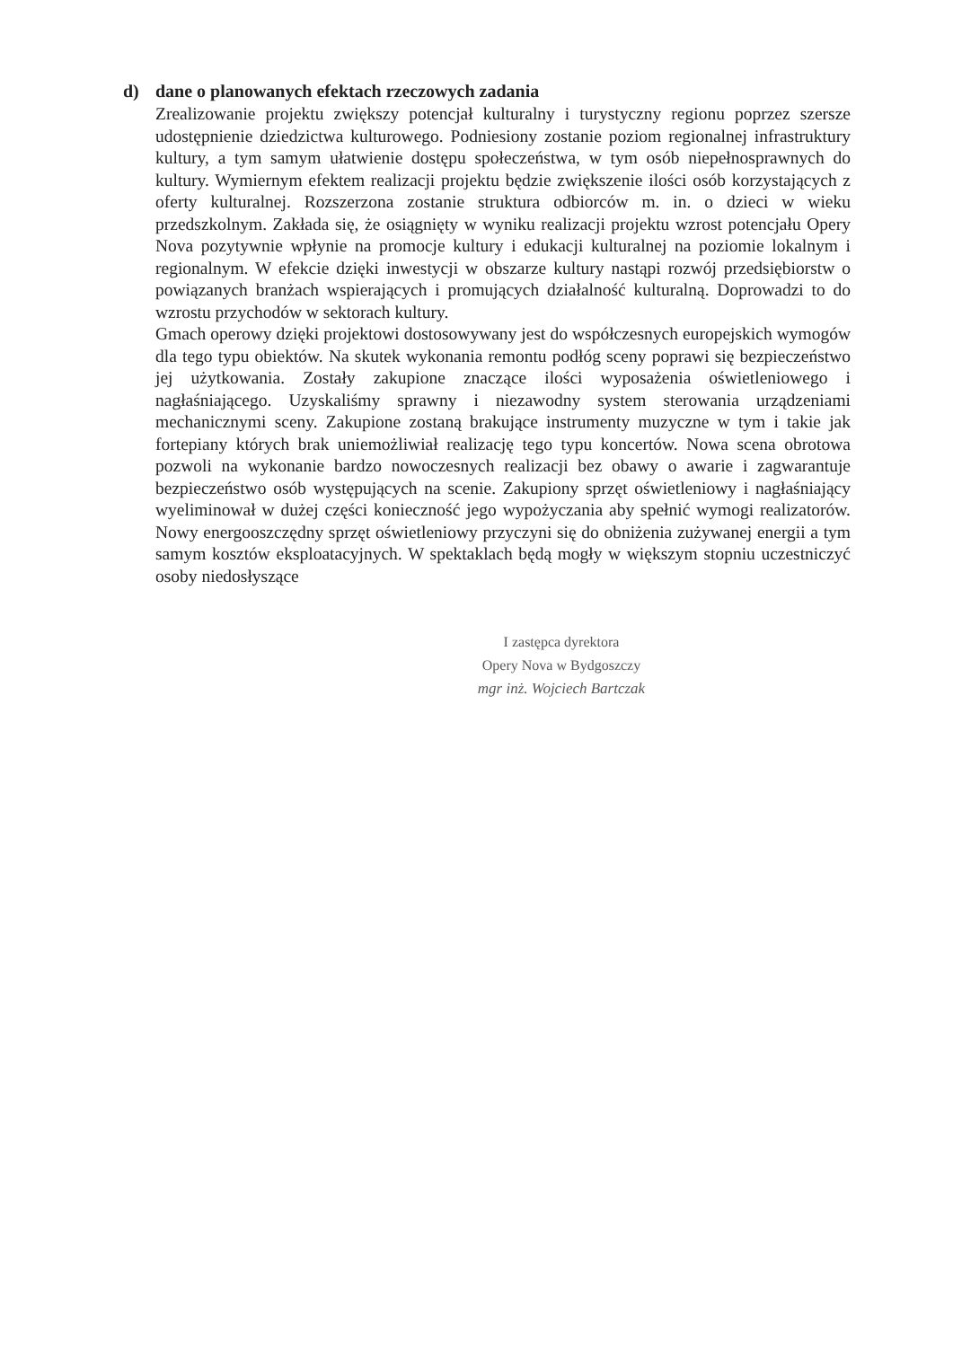d) dane o planowanych efektach rzeczowych zadania
Zrealizowanie projektu zwiększy potencjał kulturalny i turystyczny regionu poprzez szersze udostępnienie dziedzictwa kulturowego. Podniesiony zostanie poziom regionalnej infrastruktury kultury, a tym samym ułatwienie dostępu społeczeństwa, w tym osób niepełnosprawnych do kultury. Wymiernym efektem realizacji projektu będzie zwiększenie ilości osób korzystających z oferty kulturalnej. Rozszerzona zostanie struktura odbiorców m. in. o dzieci w wieku przedszkolnym. Zakłada się, że osiągnięty w wyniku realizacji projektu wzrost potencjału Opery Nova pozytywnie wpłynie na promocje kultury i edukacji kulturalnej na poziomie lokalnym i regionalnym. W efekcie dzięki inwestycji w obszarze kultury nastąpi rozwój przedsiębiorstw o powiązanych branżach wspierających i promujących działalność kulturalną. Doprowadzi to do wzrostu przychodów w sektorach kultury.
Gmach operowy dzięki projektowi dostosowywany jest do współczesnych europejskich wymogów dla tego typu obiektów. Na skutek wykonania remontu podłóg sceny poprawi się bezpieczeństwo jej użytkowania. Zostały zakupione znaczące ilości wyposażenia oświetleniowego i nagłaśniającego. Uzyskaliśmy sprawny i niezawodny system sterowania urządzeniami mechanicznymi sceny. Zakupione zostaną brakujące instrumenty muzyczne w tym i takie jak fortepiany których brak uniemożliwiał realizację tego typu koncertów. Nowa scena obrotowa pozwoli na wykonanie bardzo nowoczesnych realizacji bez obawy o awarie i zagwarantuje bezpieczeństwo osób występujących na scenie. Zakupiony sprzęt oświetleniowy i nagłaśniający wyeliminował w dużej części konieczność jego wypożyczania aby spełnić wymogi realizatorów. Nowy energooszczędny sprzęt oświetleniowy przyczyni się do obniżenia zużywanej energii a tym samym kosztów eksploatacyjnych. W spektaklach będą mogły w większym stopniu uczestniczyć osoby niedosłyszące
I zastępca dyrektora
Opery Nova w Bydgoszczy
mgr inż. Wojciech Bartczak